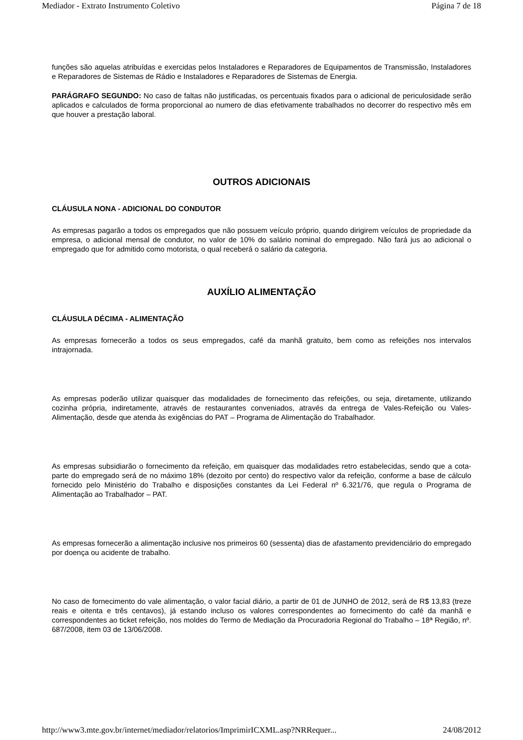Mediador - Extrato Instrumento Coletivo Página 7 de 18
funções são aquelas atribuídas e exercidas pelos Instaladores e Reparadores de Equipamentos de Transmissão, Instaladores e Reparadores de Sistemas de Rádio e Instaladores e Reparadores de Sistemas de Energia.
PARÁGRAFO SEGUNDO: No caso de faltas não justificadas, os percentuais fixados para o adicional de periculosidade serão aplicados e calculados de forma proporcional ao numero de dias efetivamente trabalhados no decorrer do respectivo mês em que houver a prestação laboral.
OUTROS ADICIONAIS
CLÁUSULA NONA - ADICIONAL DO CONDUTOR
As empresas pagarão a todos os empregados que não possuem veículo próprio, quando dirigirem veículos de propriedade da empresa, o adicional mensal de condutor, no valor de 10% do salário nominal do empregado. Não fará jus ao adicional o empregado que for admitido como motorista, o qual receberá o salário da categoria.
AUXÍLIO ALIMENTAÇÃO
CLÁUSULA DÉCIMA - ALIMENTAÇÃO
As empresas fornecerão a todos os seus empregados, café da manhã gratuito, bem como as refeições nos intervalos intrajornada.
As empresas poderão utilizar quaisquer das modalidades de fornecimento das refeições, ou seja, diretamente, utilizando cozinha própria, indiretamente, através de restaurantes conveniados, através da entrega de Vales-Refeição ou Vales-Alimentação, desde que atenda às exigências do PAT – Programa de Alimentação do Trabalhador.
As empresas subsidiarão o fornecimento da refeição, em quaisquer das modalidades retro estabelecidas, sendo que a cota-parte do empregado será de no máximo 18% (dezoito por cento) do respectivo valor da refeição, conforme a base de cálculo fornecido pelo Ministério do Trabalho e disposições constantes da Lei Federal nº 6.321/76, que regula o Programa de Alimentação ao Trabalhador – PAT.
As empresas fornecerão a alimentação inclusive nos primeiros 60 (sessenta) dias de afastamento previdenciário do empregado por doença ou acidente de trabalho.
No caso de fornecimento do vale alimentação, o valor facial diário, a partir de 01 de JUNHO de 2012, será de R$ 13,83 (treze reais e oitenta e três centavos), já estando incluso os valores correspondentes ao fornecimento do café da manhã e correspondentes ao ticket refeição, nos moldes do Termo de Mediação da Procuradoria Regional do Trabalho – 18ª Região, nº. 687/2008, item 03 de 13/06/2008.
http://www3.mte.gov.br/internet/mediador/relatorios/ImprimirICXML.asp?NRRequer... 24/08/2012